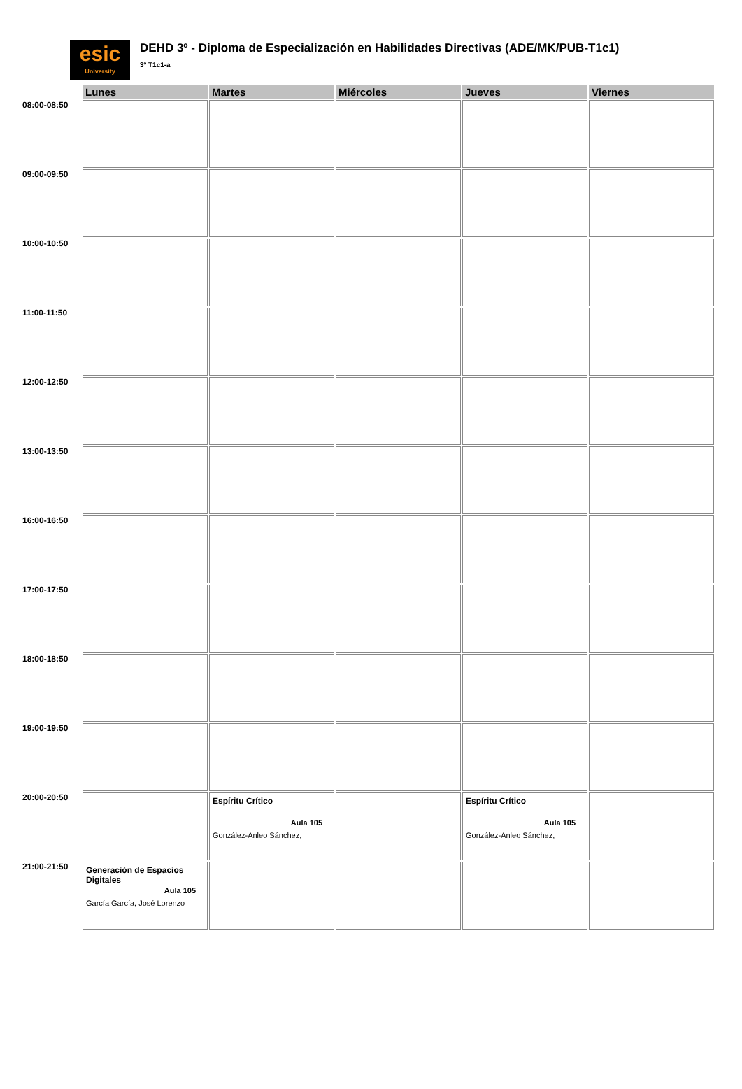esic
University
DEHD 3º - Diploma de Especialización en Habilidades Directivas (ADE/MK/PUB-T1c1)
3º T1c1-a
| | Lunes | Martes | Miércoles | Jueves | Viernes |
| --- | --- | --- | --- | --- | --- |
| 08:00-08:50 | | | | | |
| 09:00-09:50 | | | | | |
| 10:00-10:50 | | | | | |
| 11:00-11:50 | | | | | |
| 12:00-12:50 | | | | | |
| 13:00-13:50 | | | | | |
| 16:00-16:50 | | | | | |
| 17:00-17:50 | | | | | |
| 18:00-18:50 | | | | | |
| 19:00-19:50 | | | | | |
| 20:00-20:50 | | Espíritu Crítico Aula 105 González-Anleo Sánchez, | | Espíritu Crítico Aula 105 González-Anleo Sánchez, | |
| 21:00-21:50 | Generación de Espacios Digitales Aula 105 García García, José Lorenzo | | | | |